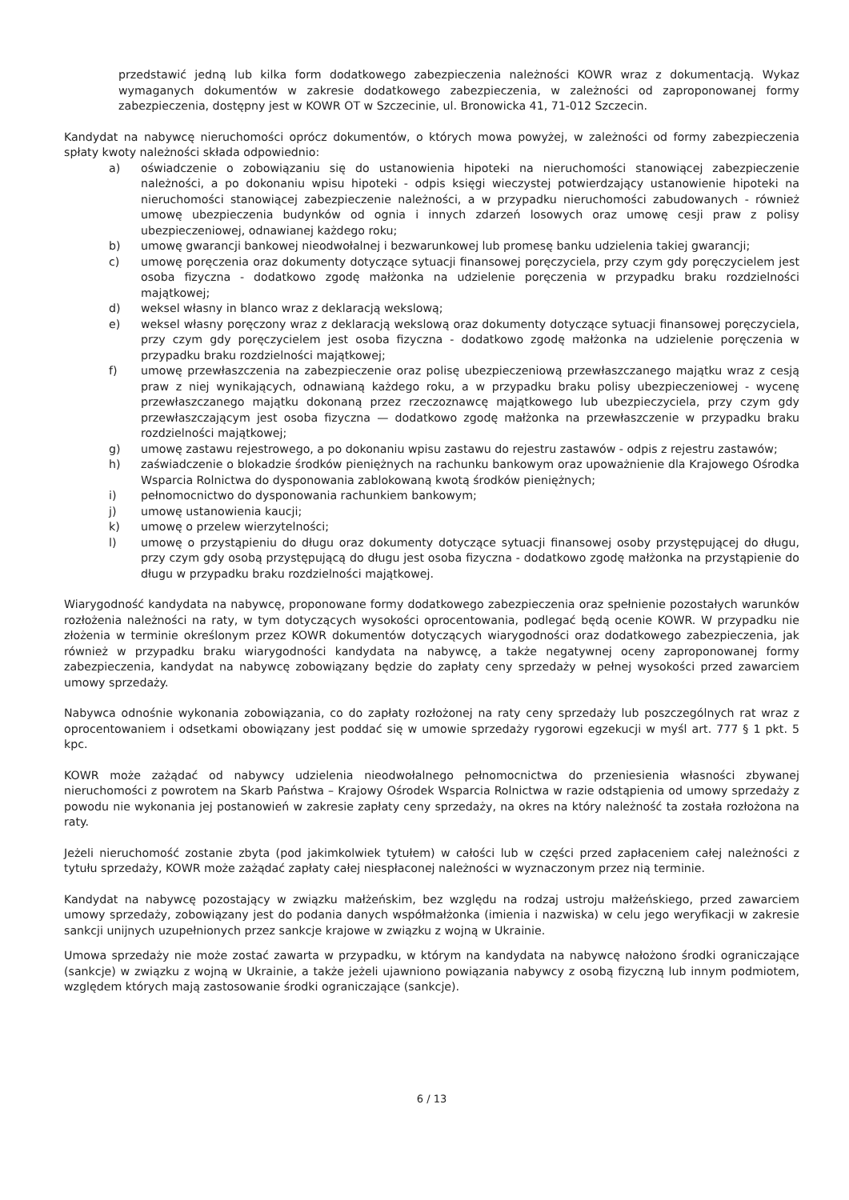przedstawić jedną lub kilka form dodatkowego zabezpieczenia należności KOWR wraz z dokumentacją. Wykaz wymaganych dokumentów w zakresie dodatkowego zabezpieczenia, w zależności od zaproponowanej formy zabezpieczenia, dostępny jest w KOWR OT w Szczecinie, ul. Bronowicka 41, 71-012 Szczecin.
Kandydat na nabywcę nieruchomości oprócz dokumentów, o których mowa powyżej, w zależności od formy zabezpieczenia spłaty kwoty należności składa odpowiednio:
a) oświadczenie o zobowiązaniu się do ustanowienia hipoteki na nieruchomości stanowiącej zabezpieczenie należności, a po dokonaniu wpisu hipoteki - odpis księgi wieczystej potwierdzający ustanowienie hipoteki na nieruchomości stanowiącej zabezpieczenie należności, a w przypadku nieruchomości zabudowanych - również umowę ubezpieczenia budynków od ognia i innych zdarzeń losowych oraz umowę cesji praw z polisy ubezpieczeniowej, odnawianej każdego roku;
b) umowę gwarancji bankowej nieodwołalnej i bezwarunkowej lub promesę banku udzielenia takiej gwarancji;
c) umowę poręczenia oraz dokumenty dotyczące sytuacji finansowej poręczyciela, przy czym gdy poręczycielem jest osoba fizyczna - dodatkowo zgodę małżonka na udzielenie poręczenia w przypadku braku rozdzielności majątkowej;
d) weksel własny in blanco wraz z deklaracją wekslową;
e) weksel własny poręczony wraz z deklaracją wekslową oraz dokumenty dotyczące sytuacji finansowej poręczyciela, przy czym gdy poręczycielem jest osoba fizyczna - dodatkowo zgodę małżonka na udzielenie poręczenia w przypadku braku rozdzielności majątkowej;
f) umowę przewłaszczenia na zabezpieczenie oraz polisę ubezpieczeniową przewłaszczanego majątku wraz z cesją praw z niej wynikających, odnawianą każdego roku, a w przypadku braku polisy ubezpieczeniowej - wycenę przewłaszczanego majątku dokonaną przez rzeczoznawcę majątkowego lub ubezpieczyciela, przy czym gdy przewłaszczającym jest osoba fizyczna — dodatkowo zgodę małżonka na przewłaszczenie w przypadku braku rozdzielności majątkowej;
g) umowę zastawu rejestrowego, a po dokonaniu wpisu zastawu do rejestru zastawów - odpis z rejestru zastawów;
h) zaświadczenie o blokadzie środków pieniężnych na rachunku bankowym oraz upoważnienie dla Krajowego Ośrodka Wsparcia Rolnictwa do dysponowania zablokowaną kwotą środków pieniężnych;
i) pełnomocnictwo do dysponowania rachunkiem bankowym;
j) umowę ustanowienia kaucji;
k) umowę o przelew wierzytelności;
l) umowę o przystąpieniu do długu oraz dokumenty dotyczące sytuacji finansowej osoby przystępującej do długu, przy czym gdy osobą przystępującą do długu jest osoba fizyczna - dodatkowo zgodę małżonka na przystąpienie do długu w przypadku braku rozdzielności majątkowej.
Wiarygodność kandydata na nabywcę, proponowane formy dodatkowego zabezpieczenia oraz spełnienie pozostałych warunków rozłożenia należności na raty, w tym dotyczących wysokości oprocentowania, podlegać będą ocenie KOWR. W przypadku nie złożenia w terminie określonym przez KOWR dokumentów dotyczących wiarygodności oraz dodatkowego zabezpieczenia, jak również w przypadku braku wiarygodności kandydata na nabywcę, a także negatywnej oceny zaproponowanej formy zabezpieczenia, kandydat na nabywcę zobowiązany będzie do zapłaty ceny sprzedaży w pełnej wysokości przed zawarciem umowy sprzedaży.
Nabywca odnośnie wykonania zobowiązania, co do zapłaty rozłożonej na raty ceny sprzedaży lub poszczególnych rat wraz z oprocentowaniem i odsetkami obowiązany jest poddać się w umowie sprzedaży rygorowi egzekucji w myśl art. 777 § 1 pkt. 5 kpc.
KOWR może zażądać od nabywcy udzielenia nieodwołalnego pełnomocnictwa do przeniesienia własności zbywanej nieruchomości z powrotem na Skarb Państwa – Krajowy Ośrodek Wsparcia Rolnictwa w razie odstąpienia od umowy sprzedaży z powodu nie wykonania jej postanowień w zakresie zapłaty ceny sprzedaży, na okres na który należność ta została rozłożona na raty.
Jeżeli nieruchomość zostanie zbyta (pod jakimkolwiek tytułem) w całości lub w części przed zapłaceniem całej należności z tytułu sprzedaży, KOWR może zażądać zapłaty całej niespłaconej należności w wyznaczonym przez nią terminie.
Kandydat na nabywcę pozostający w związku małżeńskim, bez względu na rodzaj ustroju małżeńskiego, przed zawarciem umowy sprzedaży, zobowiązany jest do podania danych współmałżonka (imienia i nazwiska) w celu jego weryfikacji w zakresie sankcji unijnych uzupełnionych przez sankcje krajowe w związku z wojną w Ukrainie.
Umowa sprzedaży nie może zostać zawarta w przypadku, w którym na kandydata na nabywcę nałożono środki ograniczające (sankcje) w związku z wojną w Ukrainie, a także jeżeli ujawniono powiązania nabywcy z osobą fizyczną lub innym podmiotem, względem których mają zastosowanie środki ograniczające (sankcje).
6 / 13